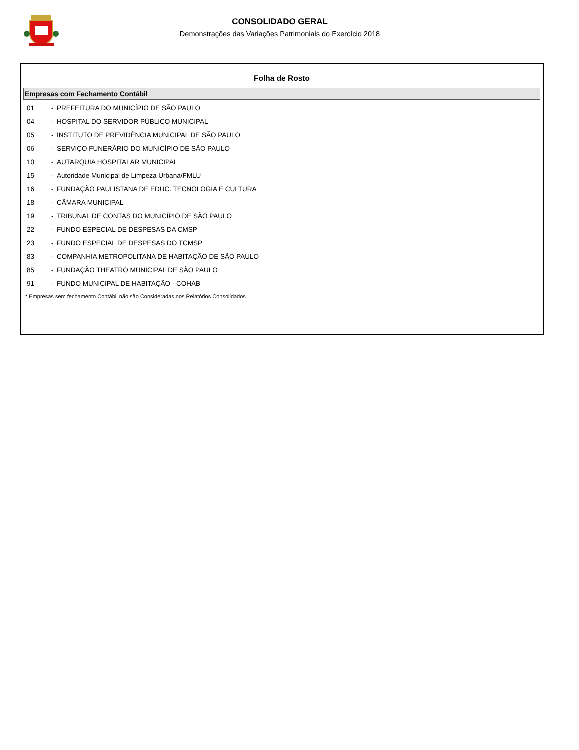CONSOLIDADO GERAL
Demonstrações das Variações Patrimoniais do Exercício 2018
Folha de Rosto
Empresas com Fechamento Contábil
| 01 | - | PREFEITURA DO MUNICÍPIO DE SÃO PAULO |
| 04 | - | HOSPITAL DO SERVIDOR PÚBLICO MUNICIPAL |
| 05 | - | INSTITUTO DE PREVIDÊNCIA MUNICIPAL DE SÃO PAULO |
| 06 | - | SERVIÇO FUNERÁRIO DO MUNICÍPIO DE SÃO PAULO |
| 10 | - | AUTARQUIA HOSPITALAR MUNICIPAL |
| 15 | - | Autoridade Municipal de Limpeza Urbana/FMLU |
| 16 | - | FUNDAÇÃO PAULISTANA DE EDUC. TECNOLOGIA E CULTURA |
| 18 | - | CÂMARA MUNICIPAL |
| 19 | - | TRIBUNAL DE CONTAS DO MUNICÍPIO DE SÃO PAULO |
| 22 | - | FUNDO ESPECIAL DE DESPESAS DA CMSP |
| 23 | - | FUNDO ESPECIAL DE DESPESAS DO TCMSP |
| 83 | - | COMPANHIA METROPOLITANA DE HABITAÇÃO DE SÃO PAULO |
| 85 | - | FUNDAÇÃO THEATRO MUNICIPAL DE SÃO PAULO |
| 91 | - | FUNDO MUNICIPAL DE HABITAÇÃO - COHAB |
* Empresas sem fechamento Contábil não são Consideradas nos Relatórios Consolidados